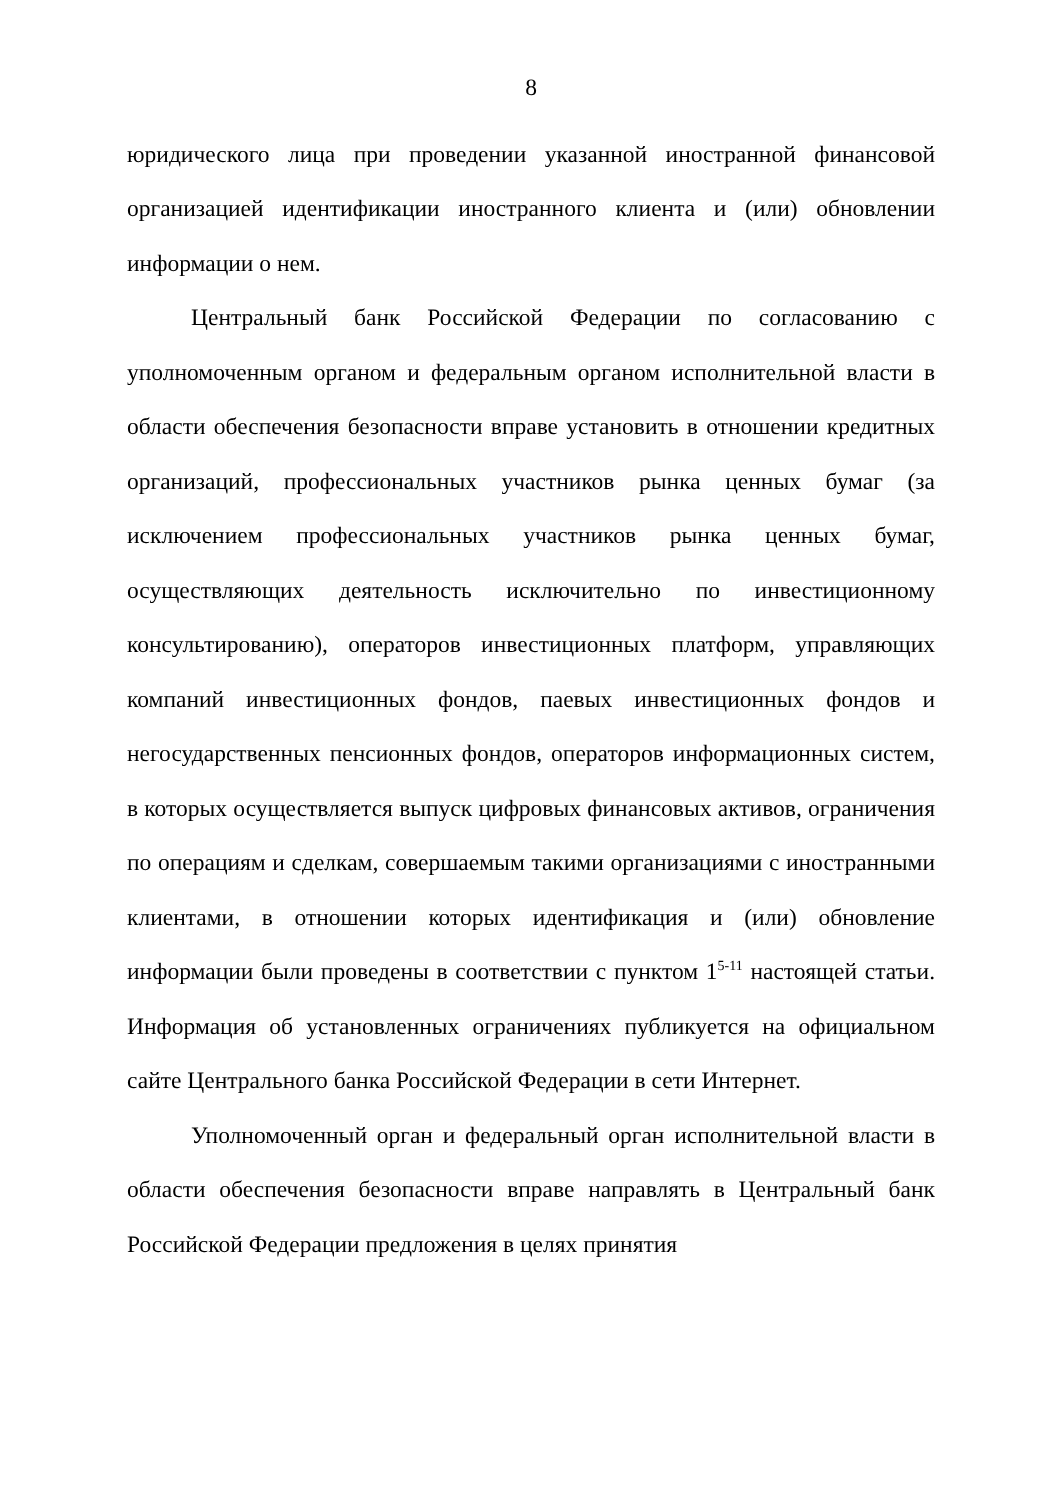8
юридического лица при проведении указанной иностранной финансовой организацией идентификации иностранного клиента и (или) обновлении информации о нем.
Центральный банк Российской Федерации по согласованию с уполномоченным органом и федеральным органом исполнительной власти в области обеспечения безопасности вправе установить в отношении кредитных организаций, профессиональных участников рынка ценных бумаг (за исключением профессиональных участников рынка ценных бумаг, осуществляющих деятельность исключительно по инвестиционному консультированию), операторов инвестиционных платформ, управляющих компаний инвестиционных фондов, паевых инвестиционных фондов и негосударственных пенсионных фондов, операторов информационных систем, в которых осуществляется выпуск цифровых финансовых активов, ограничения по операциям и сделкам, совершаемым такими организациями с иностранными клиентами, в отношении которых идентификация и (или) обновление информации были проведены в соответствии с пунктом 1<sup>5-11</sup> настоящей статьи. Информация об установленных ограничениях публикуется на официальном сайте Центрального банка Российской Федерации в сети Интернет.
Уполномоченный орган и федеральный орган исполнительной власти в области обеспечения безопасности вправе направлять в Центральный банк Российской Федерации предложения в целях принятия